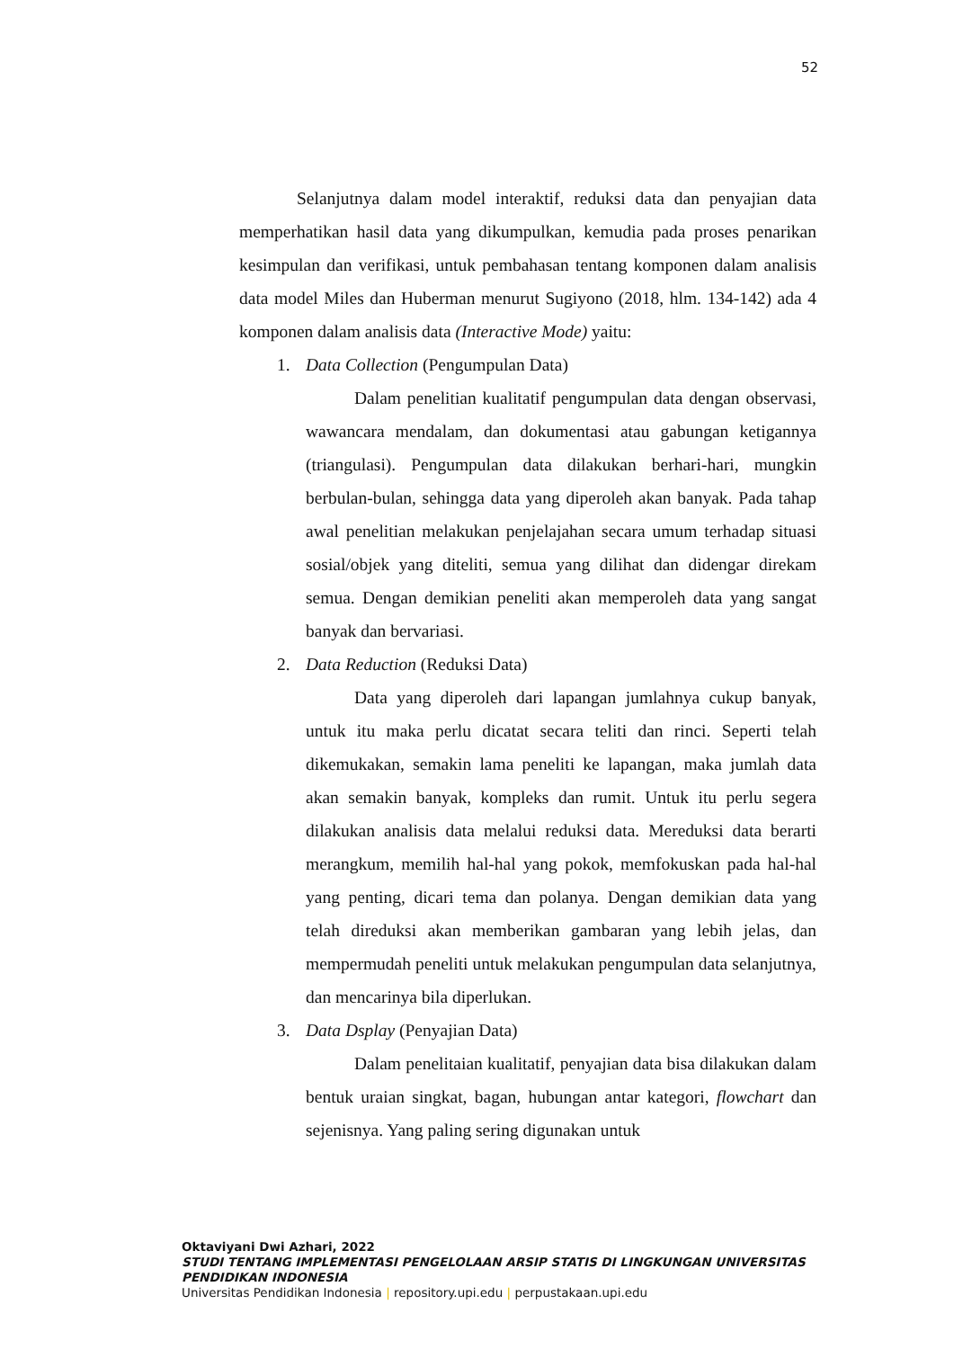52
Selanjutnya dalam model interaktif, reduksi data dan penyajian data memperhatikan hasil data yang dikumpulkan, kemudia pada proses penarikan kesimpulan dan verifikasi, untuk pembahasan tentang komponen dalam analisis data model Miles dan Huberman menurut Sugiyono (2018, hlm. 134-142) ada 4 komponen dalam analisis data (Interactive Mode) yaitu:
1. Data Collection (Pengumpulan Data)
Dalam penelitian kualitatif pengumpulan data dengan observasi, wawancara mendalam, dan dokumentasi atau gabungan ketigannya (triangulasi). Pengumpulan data dilakukan berhari-hari, mungkin berbulan-bulan, sehingga data yang diperoleh akan banyak. Pada tahap awal penelitian melakukan penjelajahan secara umum terhadap situasi sosial/objek yang diteliti, semua yang dilihat dan didengar direkam semua. Dengan demikian peneliti akan memperoleh data yang sangat banyak dan bervariasi.
2. Data Reduction (Reduksi Data)
Data yang diperoleh dari lapangan jumlahnya cukup banyak, untuk itu maka perlu dicatat secara teliti dan rinci. Seperti telah dikemukakan, semakin lama peneliti ke lapangan, maka jumlah data akan semakin banyak, kompleks dan rumit. Untuk itu perlu segera dilakukan analisis data melalui reduksi data. Mereduksi data berarti merangkum, memilih hal-hal yang pokok, memfokuskan pada hal-hal yang penting, dicari tema dan polanya. Dengan demikian data yang telah direduksi akan memberikan gambaran yang lebih jelas, dan mempermudah peneliti untuk melakukan pengumpulan data selanjutnya, dan mencarinya bila diperlukan.
3. Data Dsplay (Penyajian Data)
Dalam penelitaian kualitatif, penyajian data bisa dilakukan dalam bentuk uraian singkat, bagan, hubungan antar kategori, flowchart dan sejenisnya. Yang paling sering digunakan untuk
Oktaviyani Dwi Azhari, 2022
STUDI TENTANG IMPLEMENTASI PENGELOLAAN ARSIP STATIS DI LINGKUNGAN UNIVERSITAS PENDIDIKAN INDONESIA
Universitas Pendidikan Indonesia | repository.upi.edu | perpustakaan.upi.edu